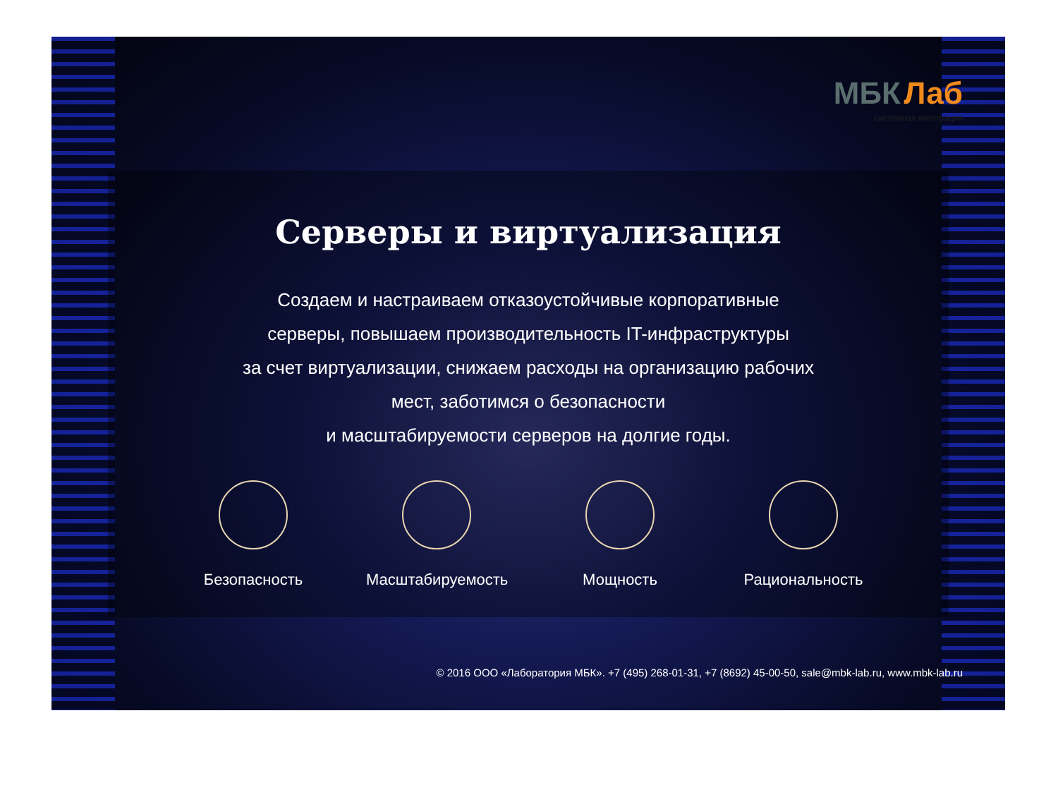МБК Лаб
системная интеграция
Серверы и виртуализация
Создаем и настраиваем отказоустойчивые корпоративные
серверы, повышаем производительность IT-инфраструктуры
за счет виртуализации, снижаем расходы на организацию рабочих
мест, заботимся о безопасности
и масштабируемости серверов на долгие годы.
Безопасность Масштабируемость
Мощность Рациональность
© 2016 ООО «Лаборатория МБК». +7 (495) 268-01-31, +7 (8692) 45-00-50, sale@mbk-lab.ru, www.mbk-lab.ru